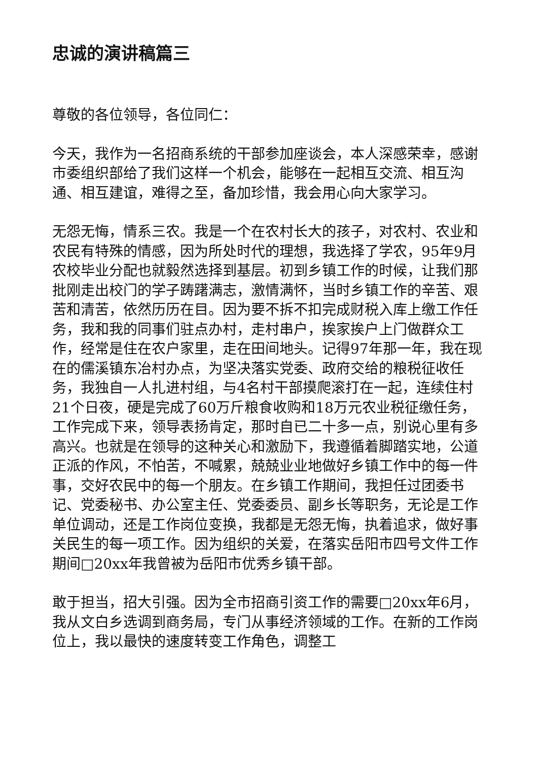忠诚的演讲稿篇三
尊敬的各位领导，各位同仁：
今天，我作为一名招商系统的干部参加座谈会，本人深感荣幸，感谢市委组织部给了我们这样一个机会，能够在一起相互交流、相互沟通、相互建谊，难得之至，备加珍惜，我会用心向大家学习。
无怨无悔，情系三农。我是一个在农村长大的孩子，对农村、农业和农民有特殊的情感，因为所处时代的理想，我选择了学农，95年9月农校毕业分配也就毅然选择到基层。初到乡镇工作的时候，让我们那批刚走出校门的学子踌躇满志，激情满怀，当时乡镇工作的辛苦、艰苦和清苦，依然历历在目。因为要不拆不扣完成财税入库上缴工作任务，我和我的同事们驻点办村，走村串户，挨家挨户上门做群众工作，经常是住在农户家里，走在田间地头。记得97年那一年，我在现在的儒溪镇东冶村办点，为坚决落实党委、政府交给的粮税征收任务，我独自一人扎进村组，与4名村干部摸爬滚打在一起，连续住村21个日夜，硬是完成了60万斤粮食收购和18万元农业税征缴任务，工作完成下来，领导表扬肯定，那时自已二十多一点，别说心里有多高兴。也就是在领导的这种关心和激励下，我遵循着脚踏实地，公道正派的作风，不怕苦，不喊累，兢兢业业地做好乡镇工作中的每一件事，交好农民中的每一个朋友。在乡镇工作期间，我担任过团委书记、党委秘书、办公室主任、党委委员、副乡长等职务，无论是工作单位调动，还是工作岗位变换，我都是无怨无悔，执着追求，做好事关民生的每一项工作。因为组织的关爱，在落实岳阳市四号文件工作期间□20xx年我曾被为岳阳市优秀乡镇干部。
敢于担当，招大引强。因为全市招商引资工作的需要□20xx年6月，我从文白乡选调到商务局，专门从事经济领域的工作。在新的工作岗位上，我以最快的速度转变工作角色，调整工